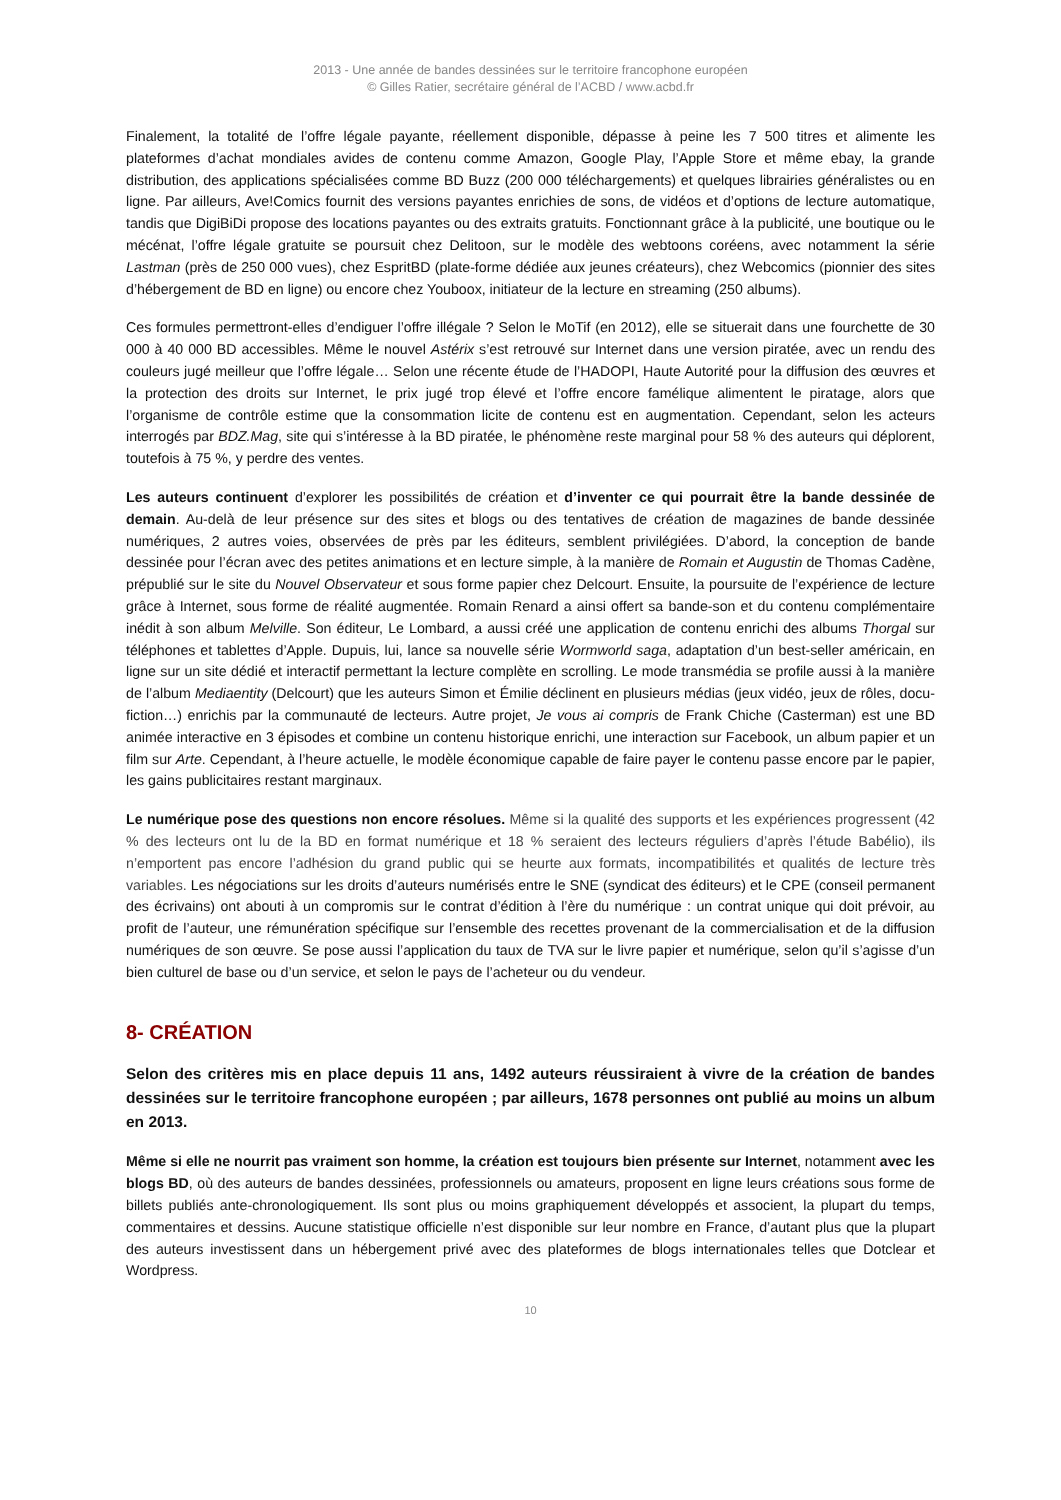2013 - Une année de bandes dessinées sur le territoire francophone européen
© Gilles Ratier, secrétaire général de l’ACBD / www.acbd.fr
Finalement, la totalité de l’offre légale payante, réellement disponible, dépasse à peine les 7 500 titres et alimente les plateformes d’achat mondiales avides de contenu comme Amazon, Google Play, l’Apple Store et même ebay, la grande distribution, des applications spécialisées comme BD Buzz (200 000 téléchargements) et quelques librairies généralistes ou en ligne. Par ailleurs, Ave!Comics fournit des versions payantes enrichies de sons, de vidéos et d’options de lecture automatique, tandis que DigiBiDi propose des locations payantes ou des extraits gratuits. Fonctionnant grâce à la publicité, une boutique ou le mécénat, l’offre légale gratuite se poursuit chez Delitoon, sur le modèle des webtoons coréens, avec notamment la série Lastman (près de 250 000 vues), chez EspritBD (plate-forme dédiée aux jeunes créateurs), chez Webcomics (pionnier des sites d’hébergement de BD en ligne) ou encore chez Youboox, initiateur de la lecture en streaming (250 albums).
Ces formules permettront-elles d’endiguer l’offre illégale ? Selon le MoTif (en 2012), elle se situerait dans une fourchette de 30 000 à 40 000 BD accessibles. Même le nouvel Astérix s’est retrouvé sur Internet dans une version piratée, avec un rendu des couleurs jugé meilleur que l’offre légale… Selon une récente étude de l’HADOPI, Haute Autorité pour la diffusion des œuvres et la protection des droits sur Internet, le prix jugé trop élevé et l’offre encore famélique alimentent le piratage, alors que l’organisme de contrôle estime que la consommation licite de contenu est en augmentation. Cependant, selon les acteurs interrogés par BDZ.Mag, site qui s’intéresse à la BD piratée, le phénomène reste marginal pour 58 % des auteurs qui déplorent, toutefois à 75 %, y perdre des ventes.
Les auteurs continuent d’explorer les possibilités de création et d’inventer ce qui pourrait être la bande dessinée de demain. Au-delà de leur présence sur des sites et blogs ou des tentatives de création de magazines de bande dessinée numériques, 2 autres voies, observées de près par les éditeurs, semblent privilégiées. D’abord, la conception de bande dessinée pour l’écran avec des petites animations et en lecture simple, à la manière de Romain et Augustin de Thomas Cadène, prépublié sur le site du Nouvel Observateur et sous forme papier chez Delcourt. Ensuite, la poursuite de l’expérience de lecture grâce à Internet, sous forme de réalité augmentée. Romain Renard a ainsi offert sa bande-son et du contenu complémentaire inédit à son album Melville. Son éditeur, Le Lombard, a aussi créé une application de contenu enrichi des albums Thorgal sur téléphones et tablettes d’Apple. Dupuis, lui, lance sa nouvelle série Wormworld saga, adaptation d’un best-seller américain, en ligne sur un site dédié et interactif permettant la lecture complète en scrolling. Le mode transmédia se profile aussi à la manière de l’album Mediaentity (Delcourt) que les auteurs Simon et Émilie déclinent en plusieurs médias (jeux vidéo, jeux de rôles, docu-fiction…) enrichis par la communauté de lecteurs. Autre projet, Je vous ai compris de Frank Chiche (Casterman) est une BD animée interactive en 3 épisodes et combine un contenu historique enrichi, une interaction sur Facebook, un album papier et un film sur Arte. Cependant, à l’heure actuelle, le modèle économique capable de faire payer le contenu passe encore par le papier, les gains publicitaires restant marginaux.
Le numérique pose des questions non encore résolues. Même si la qualité des supports et les expériences progressent (42 % des lecteurs ont lu de la BD en format numérique et 18 % seraient des lecteurs réguliers d’après l’étude Babélio), ils n’emportent pas encore l’adhésion du grand public qui se heurte aux formats, incompatibilités et qualités de lecture très variables. Les négociations sur les droits d’auteurs numérisés entre le SNE (syndicat des éditeurs) et le CPE (conseil permanent des écrivains) ont abouti à un compromis sur le contrat d’édition à l’ère du numérique : un contrat unique qui doit prévoir, au profit de l’auteur, une rémunération spécifique sur l’ensemble des recettes provenant de la commercialisation et de la diffusion numériques de son œuvre. Se pose aussi l’application du taux de TVA sur le livre papier et numérique, selon qu’il s’agisse d’un bien culturel de base ou d’un service, et selon le pays de l’acheteur ou du vendeur.
8- CRÉATION
Selon des critères mis en place depuis 11 ans, 1492 auteurs réussiraient à vivre de la création de bandes dessinées sur le territoire francophone européen ; par ailleurs, 1678 personnes ont publié au moins un album en 2013.
Même si elle ne nourrit pas vraiment son homme, la création est toujours bien présente sur Internet, notamment avec les blogs BD, où des auteurs de bandes dessinées, professionnels ou amateurs, proposent en ligne leurs créations sous forme de billets publiés ante-chronologiquement. Ils sont plus ou moins graphiquement développés et associent, la plupart du temps, commentaires et dessins. Aucune statistique officielle n’est disponible sur leur nombre en France, d’autant plus que la plupart des auteurs investissent dans un hébergement privé avec des plateformes de blogs internationales telles que Dotclear et Wordpress.
10